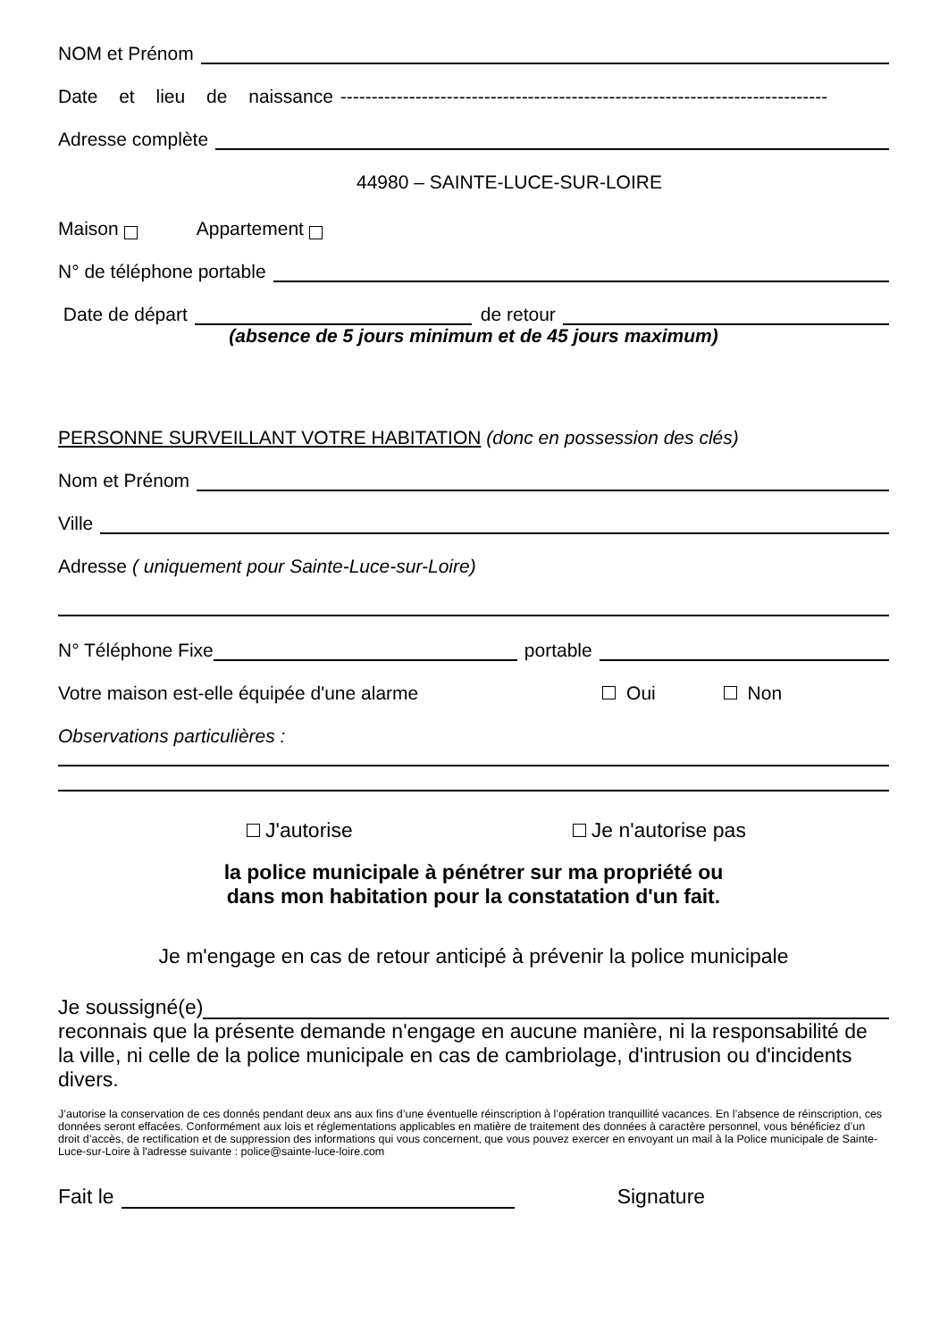NOM et Prénom
Date et lieu de naissance ------------------------------------------------------------------------------
Adresse complète
44980 – SAINTE-LUCE-SUR-LOIRE
Maison Appartement
N° de téléphone portable
Date de départ de retour
(absence de 5 jours minimum et de 45 jours maximum)
PERSONNE SURVEILLANT VOTRE HABITATION (donc en possession des clés)
Nom et Prénom
Ville
Adresse ( uniquement pour Sainte-Luce-sur-Loire)
N° Téléphone Fixe portable
Votre maison est-elle équipée d'une alarme Oui Non
Observations particulières :
J'autorise Je n'autorise pas
la police municipale à pénétrer sur ma propriété ou
dans mon habitation pour la constatation d'un fait.
Je m'engage en cas de retour anticipé à prévenir la police municipale
Je soussigné(e)
reconnais que la présente demande n'engage en aucune manière, ni la responsabilité de la ville, ni celle de la police municipale en cas de cambriolage, d'intrusion ou d'incidents divers.
J’autorise la conservation de ces donnés pendant deux ans aux fins d’une éventuelle réinscription à l’opération tranquillité vacances. En l’absence de réinscription, ces données seront effacées. Conformément aux lois et réglementations applicables en matière de traitement des données à caractère personnel, vous bénéficiez d’un droit d’accès, de rectification et de suppression des informations qui vous concernent, que vous pouvez exercer en envoyant un mail à la Police municipale de Sainte-Luce-sur-Loire à l'adresse suivante : police@sainte-luce-loire.com
Fait le Signature